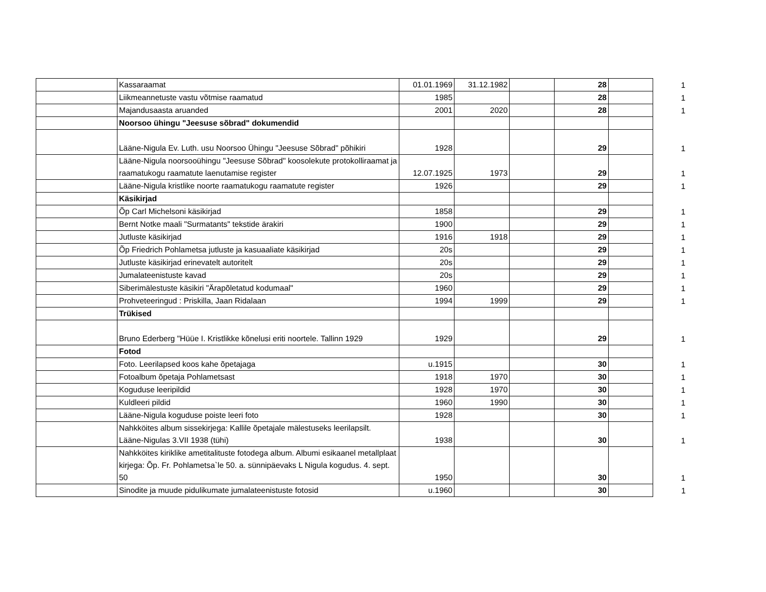| | Kassaraamat | 01.01.1969 | 31.12.1982 | | 28 | | 1 |
| | Liikmeannetuste vastu võtmise raamatud | 1985 | | | 28 | | 1 |
| | Majandusaasta aruanded | 2001 | 2020 | | 28 | | 1 |
| | Noorsoo ühingu "Jeesuse sõbrad" dokumendid | | | | | | |
| | Lääne-Nigula Ev. Luth. usu Noorsoo Ühingu "Jeesuse Sõbrad" põhikiri | 1928 | | | 29 | | 1 |
| | Lääne-Nigula noorsooühingu "Jeesuse Sõbrad" koosolekute protokolliraamat ja raamatukogu raamatute laenutamise register | 12.07.1925 | 1973 | | 29 | | 1 |
| | Lääne-Nigula kristlike noorte raamatukogu raamatute register | 1926 | | | 29 | | 1 |
| | Käsikirjad | | | | | | |
| | Õp Carl Michelsoni käsikirjad | 1858 | | | 29 | | 1 |
| | Bernt Notke maali "Surmatants" tekstide ärakiri | 1900 | | | 29 | | 1 |
| | Jutluste käsikirjad | 1916 | 1918 | | 29 | | 1 |
| | Õp Friedrich Pohlametsa jutluste ja kasuaaliate käsikirjad | 20s | | | 29 | | 1 |
| | Jutluste käsikirjad erinevatelt autoritelt | 20s | | | 29 | | 1 |
| | Jumalateenistuste kavad | 20s | | | 29 | | 1 |
| | Siberimälestuste käsikiri "Ärapõletatud kodumaal" | 1960 | | | 29 | | 1 |
| | Prohveteeringud : Priskilla, Jaan Ridalaan | 1994 | 1999 | | 29 | | 1 |
| | Trükised | | | | | | |
| | Bruno Ederberg "Hüüe I. Kristlikke kõnelusi eriti noortele. Tallinn 1929 | 1929 | | | 29 | | 1 |
| | Fotod | | | | | | |
| | Foto. Leerilapsed koos kahe õpetajaga | u.1915 | | | 30 | | 1 |
| | Fotoalbum õpetaja Pohlametsast | 1918 | 1970 | | 30 | | 1 |
| | Koguduse leeripildid | 1928 | 1970 | | 30 | | 1 |
| | Kuldleeri pildid | 1960 | 1990 | | 30 | | 1 |
| | Lääne-Nigula koguduse poiste leeri foto | 1928 | | | 30 | | 1 |
| | Nahkköites album sissekirjega: Kallile õpetajale mälestuseks leerilapsilt. Lääne-Nigulas 3.VII 1938 (tühi) | 1938 | | | 30 | | 1 |
| | Nahkköites kiriklike ametitalituste fotodega album. Albumi esikaanel metallplaat kirjega: Õp. Fr. Pohlametsa`le 50. a. sünnipäevaks L Nigula kogudus. 4. sept. 50 | 1950 | | | 30 | | 1 |
| | Sinodite ja muude pidulikumate jumalateenistuste fotosid | u.1960 | | | 30 | | 1 |